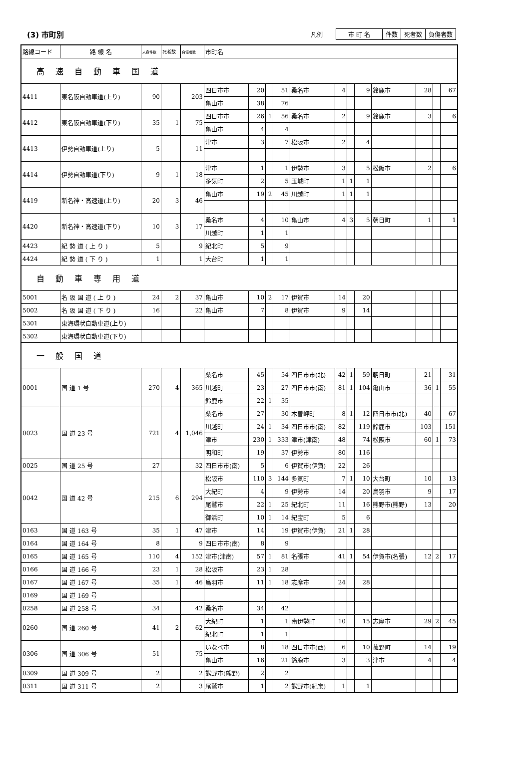(3) 市町別
凡例
| 市 町 名 | 件数 | 死者数 | 負傷者数 |
| 路線コード | 路 線 名 | 人身件数 | 死者数 | 負傷者数 | 市町名 | | | | | | | | | | | |
| 高速自動車国道 | | | | | | | | | | | | | | | | |
| 4411 | 東名阪自動車道(上り) | 90 | | 203 | 四日市市 | 20 | | 51 | 桑名市 | 4 | | 9 | 鈴鹿市 | 28 | | 67 |
| | | | | | 亀山市 | 38 | | 76 | | | | | | | | |
| 4412 | 東名阪自動車道(下り) | 35 | 1 | 75 | 四日市市 | 26 | 1 | 56 | 桑名市 | 2 | | 9 | 鈴鹿市 | 3 | | 6 |
| | | | | | 亀山市 | 4 | | 4 | | | | | | | | |
| 4413 | 伊勢自動車道(上り) | 5 | | 11 | 津市 | 3 | | 7 | 松阪市 | 2 | | 4 | | | | |
| 4414 | 伊勢自動車道(下り) | 9 | 1 | 18 | 津市 | 1 | | 1 | 伊勢市 | 3 | | 5 | 松阪市 | 2 | | 6 |
| | | | | | 多気町 | 2 | | 5 | 玉城町 | 1 | 1 | 1 | | | | |
| 4419 | 新名神・高速道(上り) | 20 | 3 | 46 | 亀山市 | 19 | 2 | 45 | 川越町 | 1 | 1 | 1 | | | | |
| 4420 | 新名神・高速道(下り) | 10 | 3 | 17 | 桑名市 | 4 | | 10 | 亀山市 | 4 | 3 | 5 | 朝日町 | 1 | | 1 |
| | | | | | 川越町 | 1 | | 1 | | | | | | | | |
| 4423 | 紀 勢 道 ( 上 り ) | 5 | | 9 | 紀北町 | 5 | | 9 | | | | | | | | |
| 4424 | 紀 勢 道 ( 下 り ) | 1 | | 1 | 大台町 | 1 | | 1 | | | | | | | | |
| 自動車専用道 | | | | | | | | | | | | | | | | |
| 5001 | 名 阪 国 道 ( 上 り ) | 24 | 2 | 37 | 亀山市 | 10 | 2 | 17 | 伊賀市 | 14 | | 20 | | | | |
| 5002 | 名 阪 国 道 ( 下 り ) | 16 | | 22 | 亀山市 | 7 | | 8 | 伊賀市 | 9 | | 14 | | | | |
| 5301 | 東海環状自動車道(上り) | | | | | | | | | | | | | | | |
| 5302 | 東海環状自動車道(下り) | | | | | | | | | | | | | | | |
| 一般国道 | | | | | | | | | | | | | | | | |
| 0001 | 国 道 1 号 | 270 | 4 | 365 | 桑名市 | 45 | | 54 | 四日市市(北) | 42 | 1 | 59 | 朝日町 | 21 | | 31 |
| | | | | | 川越町 | 23 | | 27 | 四日市市(南) | 81 | 1 | 104 | 亀山市 | 36 | 1 | 55 |
| | | | | | 鈴鹿市 | 22 | 1 | 35 | | | | | | | | |
| 0023 | 国 道 23 号 | 721 | 4 | 1,046 | 桑名市 | 27 | | 30 | 木曽岬町 | 8 | 1 | 12 | 四日市市(北) | 40 | | 67 |
| | | | | | 川越町 | 24 | 1 | 34 | 四日市市(南) | 82 | | 119 | 鈴鹿市 | 103 | | 151 |
| | | | | | 津市 | 230 | 1 | 333 | 津市(津南) | 48 | | 74 | 松阪市 | 60 | 1 | 73 |
| | | | | | 明和町 | 19 | | 37 | 伊勢市 | 80 | | 116 | | | | |
| 0025 | 国 道 25 号 | 27 | | 32 | 四日市市(南) | 5 | | 6 | 伊賀市(伊賀) | 22 | | 26 | | | | |
| 0042 | 国 道 42 号 | 215 | 6 | 294 | 松阪市 | 110 | 3 | 144 | 多気町 | 7 | 1 | 10 | 大台町 | 10 | | 13 |
| | | | | | 大紀町 | 4 | | 9 | 伊勢市 | 14 | | 20 | 鳥羽市 | 9 | | 17 |
| | | | | | 尾鷲市 | 22 | 1 | 25 | 紀北町 | 11 | | 16 | 熊野市(熊野) | 13 | | 20 |
| | | | | | 御浜町 | 10 | 1 | 14 | 紀宝町 | 5 | | 6 | | | | |
| 0163 | 国 道 163 号 | 35 | 1 | 47 | 津市 | 14 | | 19 | 伊賀市(伊賀) | 21 | 1 | 28 | | | | |
| 0164 | 国 道 164 号 | 8 | | 9 | 四日市市(南) | 8 | | 9 | | | | | | | | |
| 0165 | 国 道 165 号 | 110 | 4 | 152 | 津市(津南) | 57 | 1 | 81 | 名張市 | 41 | 1 | 54 | 伊賀市(名張) | 12 | 2 | 17 |
| 0166 | 国 道 166 号 | 23 | 1 | 28 | 松阪市 | 23 | 1 | 28 | | | | | | | | |
| 0167 | 国 道 167 号 | 35 | 1 | 46 | 鳥羽市 | 11 | 1 | 18 | 志摩市 | 24 | | 28 | | | | |
| 0169 | 国 道 169 号 | | | | | | | | | | | | | | | |
| 0258 | 国 道 258 号 | 34 | | 42 | 桑名市 | 34 | | 42 | | | | | | | | |
| 0260 | 国 道 260 号 | 41 | 2 | 62 | 大紀町 | 1 | | 1 | 南伊勢町 | 10 | | 15 | 志摩市 | 29 | 2 | 45 |
| | | | | | 紀北町 | 1 | | 1 | | | | | | | | |
| 0306 | 国 道 306 号 | 51 | | 75 | いなべ市 | 8 | | 18 | 四日市市(西) | 6 | | 10 | 菰野町 | 14 | | 19 |
| | | | | | 亀山市 | 16 | | 21 | 鈴鹿市 | 3 | | 3 | 津市 | 4 | | 4 |
| 0309 | 国 道 309 号 | 2 | | 2 | 熊野市(熊野) | 2 | | 2 | | | | | | | | |
| 0311 | 国 道 311 号 | 2 | | 3 | 尾鷲市 | 1 | | 2 | 熊野市(紀宝) | 1 | | 1 | | | | |